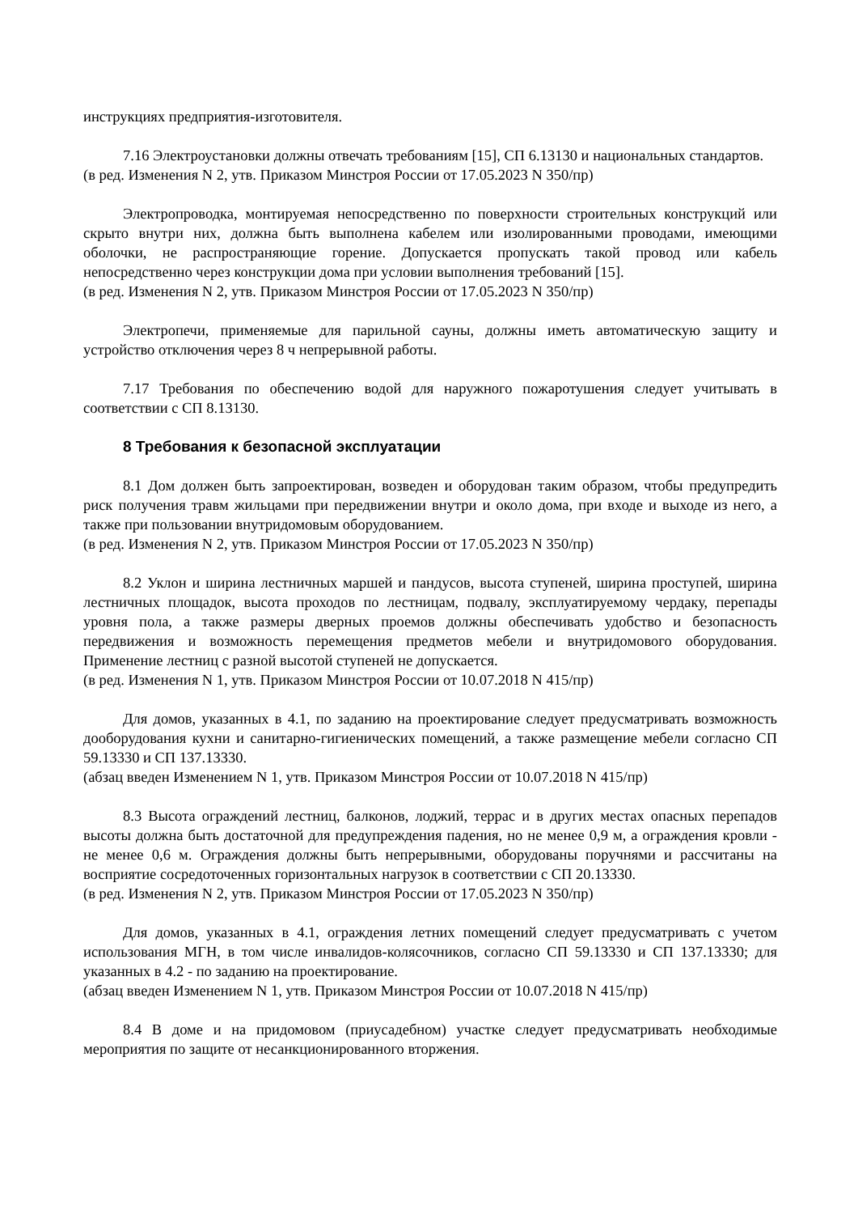инструкциях предприятия-изготовителя.
7.16 Электроустановки должны отвечать требованиям [15], СП 6.13130 и национальных стандартов.
(в ред. Изменения N 2, утв. Приказом Минстроя России от 17.05.2023 N 350/пр)
Электропроводка, монтируемая непосредственно по поверхности строительных конструкций или скрыто внутри них, должна быть выполнена кабелем или изолированными проводами, имеющими оболочки, не распространяющие горение. Допускается пропускать такой провод или кабель непосредственно через конструкции дома при условии выполнения требований [15].
(в ред. Изменения N 2, утв. Приказом Минстроя России от 17.05.2023 N 350/пр)
Электропечи, применяемые для парильной сауны, должны иметь автоматическую защиту и устройство отключения через 8 ч непрерывной работы.
7.17 Требования по обеспечению водой для наружного пожаротушения следует учитывать в соответствии с СП 8.13130.
8 Требования к безопасной эксплуатации
8.1 Дом должен быть запроектирован, возведен и оборудован таким образом, чтобы предупредить риск получения травм жильцами при передвижении внутри и около дома, при входе и выходе из него, а также при пользовании внутридомовым оборудованием.
(в ред. Изменения N 2, утв. Приказом Минстроя России от 17.05.2023 N 350/пр)
8.2 Уклон и ширина лестничных маршей и пандусов, высота ступеней, ширина проступей, ширина лестничных площадок, высота проходов по лестницам, подвалу, эксплуатируемому чердаку, перепады уровня пола, а также размеры дверных проемов должны обеспечивать удобство и безопасность передвижения и возможность перемещения предметов мебели и внутридомового оборудования. Применение лестниц с разной высотой ступеней не допускается.
(в ред. Изменения N 1, утв. Приказом Минстроя России от 10.07.2018 N 415/пр)
Для домов, указанных в 4.1, по заданию на проектирование следует предусматривать возможность дооборудования кухни и санитарно-гигиенических помещений, а также размещение мебели согласно СП 59.13330 и СП 137.13330.
(абзац введен Изменением N 1, утв. Приказом Минстроя России от 10.07.2018 N 415/пр)
8.3 Высота ограждений лестниц, балконов, лоджий, террас и в других местах опасных перепадов высоты должна быть достаточной для предупреждения падения, но не менее 0,9 м, а ограждения кровли - не менее 0,6 м. Ограждения должны быть непрерывными, оборудованы поручнями и рассчитаны на восприятие сосредоточенных горизонтальных нагрузок в соответствии с СП 20.13330.
(в ред. Изменения N 2, утв. Приказом Минстроя России от 17.05.2023 N 350/пр)
Для домов, указанных в 4.1, ограждения летних помещений следует предусматривать с учетом использования МГН, в том числе инвалидов-колясочников, согласно СП 59.13330 и СП 137.13330; для указанных в 4.2 - по заданию на проектирование.
(абзац введен Изменением N 1, утв. Приказом Минстроя России от 10.07.2018 N 415/пр)
8.4 В доме и на придомовом (приусадебном) участке следует предусматривать необходимые мероприятия по защите от несанкционированного вторжения.